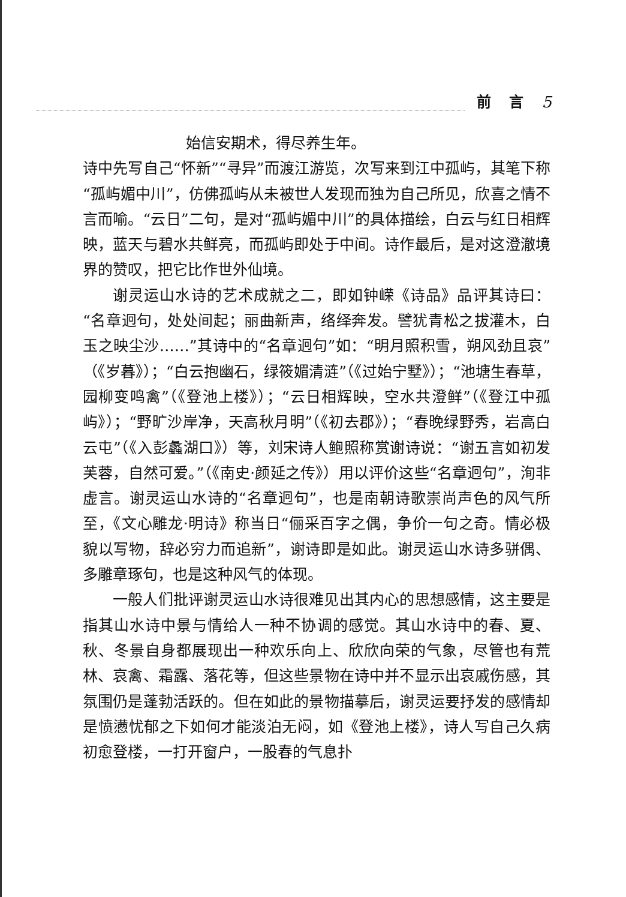前言 5
始信安期术，得尽养生年。
诗中先写自己“怀新”“寻异”而渡江游览，次写来到江中孤屿，其笔下称“孤屿媚中川”，仿佛孤屿从未被世人发现而独为自己所见，欣喜之情不言而喻。“云日”二句，是对“孤屿媚中川”的具体描绘，白云与红日相辉映，蓝天与碧水共鲜亮，而孤屿即处于中间。诗作最后，是对这澄澈境界的赞叹，把它比作世外仙境。
谢灵运山水诗的艺术成就之二，即如钟嵘《诗品》品评其诗曰：“名章迥句，处处间起；丽曲新声，络绎奔发。譬犹青松之拔灌木，白玉之映尘沙……”其诗中的“名章迥句”如：“明月照积雪，朔风劲且哀”（《岁暮》）；“白云抱幽石，绿筱媚清涟”（《过始宁墅》）；“池塘生春草，园柳变鸣禽”（《登池上楼》）；“云日相辉映，空水共澄鲜”（《登江中孤屿》）；“野旷沙岸净，天高秋月明”（《初去郡》）；“春晚绿野秀，岩高白云屯”（《入彭蠡湖口》）等，刘宋诗人鲍照称赏谢诗说：“谢五言如初发芙蓉，自然可爱。”（《南史·颜延之传》）用以评价这些“名章迥句”，洵非虚言。谢灵运山水诗的“名章迥句”，也是南朝诗歌崇尚声色的风气所至，《文心雕龙·明诗》称当日“俪采百字之偶，争价一句之奇。情必极貌以写物，辞必穷力而追新”，谢诗即是如此。谢灵运山水诗多骈偶、多雕章琢句，也是这种风气的体现。
一般人们批评谢灵运山水诗很难见出其内心的思想感情，这主要是指其山水诗中景与情给人一种不协调的感觉。其山水诗中的春、夏、秋、冬景自身都展现出一种欢乐向上、欣欣向荣的气象，尽管也有荒林、哀禽、霜露、落花等，但这些景物在诗中并不显示出哀戚伤感，其氛围仍是蓬勃活跃的。但在如此的景物描摹后，谢灵运要抒发的感情却是愤懑忧郁之下如何才能淡泊无闷，如《登池上楼》，诗人写自己久病初愈登楼，一打开窗户，一股春的气息扑